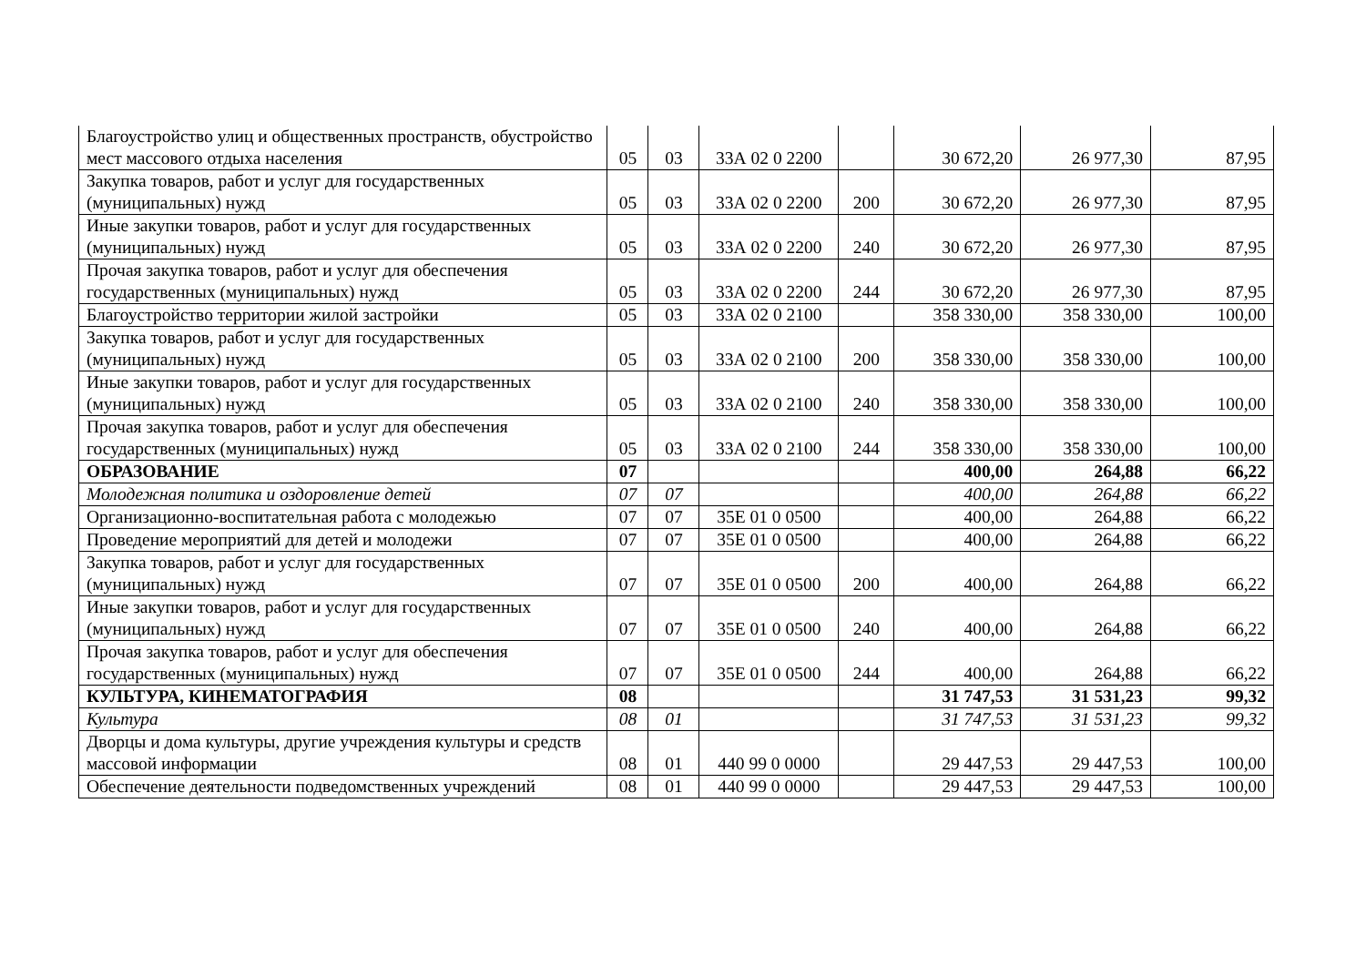| Благоустройство улиц и общественных пространств, обустройство мест массового отдыха населения | 05 | 03 | 33А 02 0 2200 | | 30 672,20 | 26 977,30 | 87,95 |
| Закупка товаров, работ и услуг для государственных (муниципальных) нужд | 05 | 03 | 33А 02 0 2200 | 200 | 30 672,20 | 26 977,30 | 87,95 |
| Иные закупки товаров, работ и услуг для государственных (муниципальных) нужд | 05 | 03 | 33А 02 0 2200 | 240 | 30 672,20 | 26 977,30 | 87,95 |
| Прочая закупка товаров, работ и услуг для обеспечения государственных (муниципальных) нужд | 05 | 03 | 33А 02 0 2200 | 244 | 30 672,20 | 26 977,30 | 87,95 |
| Благоустройство территории жилой застройки | 05 | 03 | 33А 02 0 2100 | | 358 330,00 | 358 330,00 | 100,00 |
| Закупка товаров, работ и услуг для государственных (муниципальных) нужд | 05 | 03 | 33А 02 0 2100 | 200 | 358 330,00 | 358 330,00 | 100,00 |
| Иные закупки товаров, работ и услуг для государственных (муниципальных) нужд | 05 | 03 | 33А 02 0 2100 | 240 | 358 330,00 | 358 330,00 | 100,00 |
| Прочая закупка товаров, работ и услуг для обеспечения государственных (муниципальных) нужд | 05 | 03 | 33А 02 0 2100 | 244 | 358 330,00 | 358 330,00 | 100,00 |
| ОБРАЗОВАНИЕ | 07 | | | | 400,00 | 264,88 | 66,22 |
| Молодежная политика и оздоровление детей | 07 | 07 | | | 400,00 | 264,88 | 66,22 |
| Организационно-воспитательная работа с молодежью | 07 | 07 | 35Е 01 0 0500 | | 400,00 | 264,88 | 66,22 |
| Проведение мероприятий для детей и молодежи | 07 | 07 | 35Е 01 0 0500 | | 400,00 | 264,88 | 66,22 |
| Закупка товаров, работ и услуг для государственных (муниципальных) нужд | 07 | 07 | 35Е 01 0 0500 | 200 | 400,00 | 264,88 | 66,22 |
| Иные закупки товаров, работ и услуг для государственных (муниципальных) нужд | 07 | 07 | 35Е 01 0 0500 | 240 | 400,00 | 264,88 | 66,22 |
| Прочая закупка товаров, работ и услуг для обеспечения государственных (муниципальных) нужд | 07 | 07 | 35Е 01 0 0500 | 244 | 400,00 | 264,88 | 66,22 |
| КУЛЬТУРА, КИНЕМАТОГРАФИЯ | 08 | | | | 31 747,53 | 31 531,23 | 99,32 |
| Культура | 08 | 01 | | | 31 747,53 | 31 531,23 | 99,32 |
| Дворцы и дома культуры, другие учреждения культуры и средств массовой информации | 08 | 01 | 440 99 0 0000 | | 29 447,53 | 29 447,53 | 100,00 |
| Обеспечение деятельности подведомственных учреждений | 08 | 01 | 440 99 0 0000 | | 29 447,53 | 29 447,53 | 100,00 |